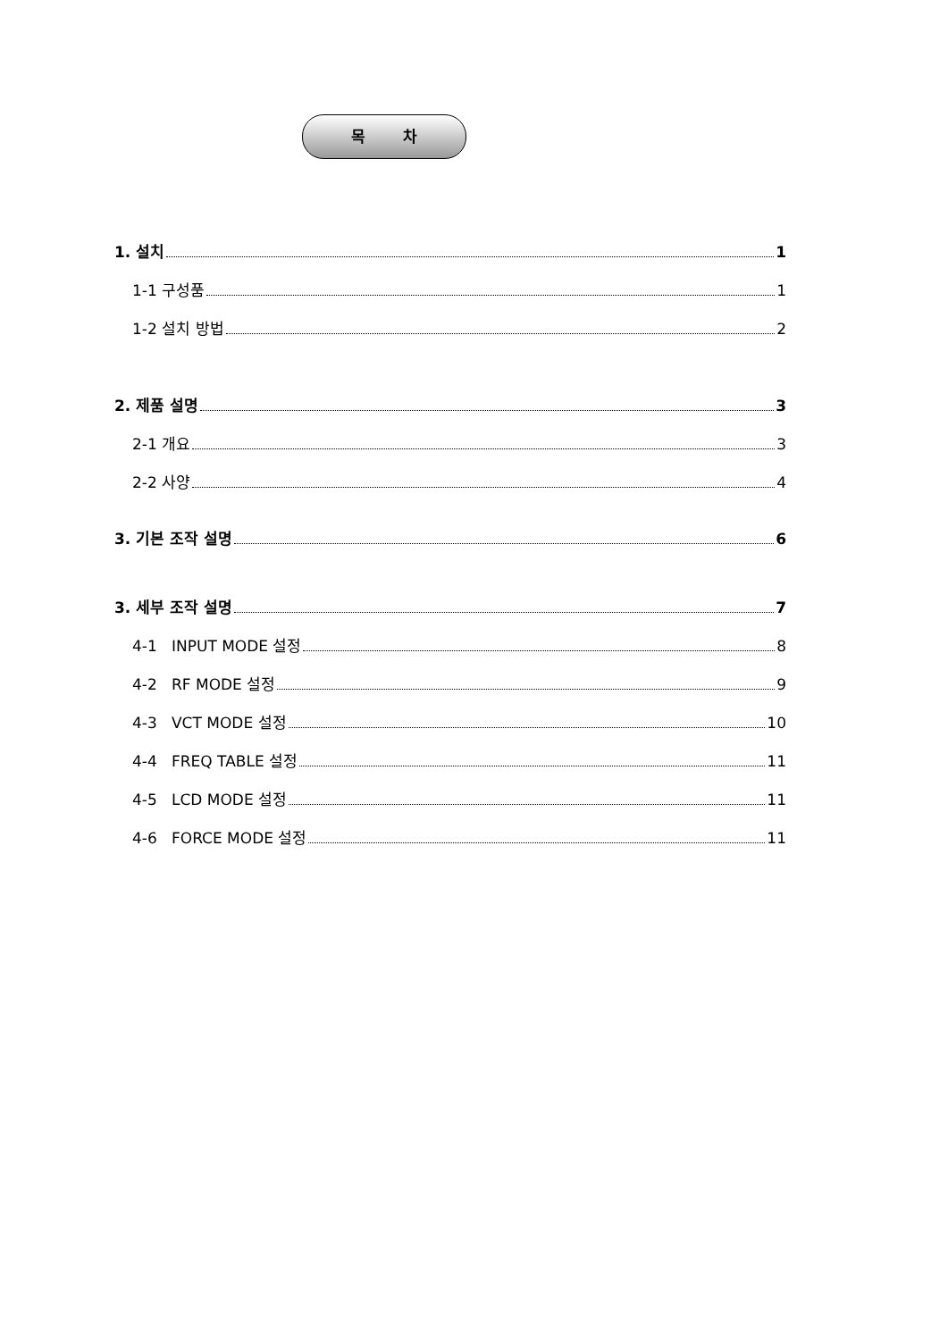목 차
1. 설치 1
1-1 구성품 1
1-2 설치 방법 2
2. 제품 설명 3
2-1 개요 3
2-2 사양 4
3. 기본 조작 설명 6
3. 세부 조작 설명 7
4-1 INPUT MODE 설정 8
4-2 RF MODE 설정 9
4-3 VCT MODE 설정 10
4-4 FREQ TABLE 설정 11
4-5 LCD MODE 설정 11
4-6 FORCE MODE 설정 11